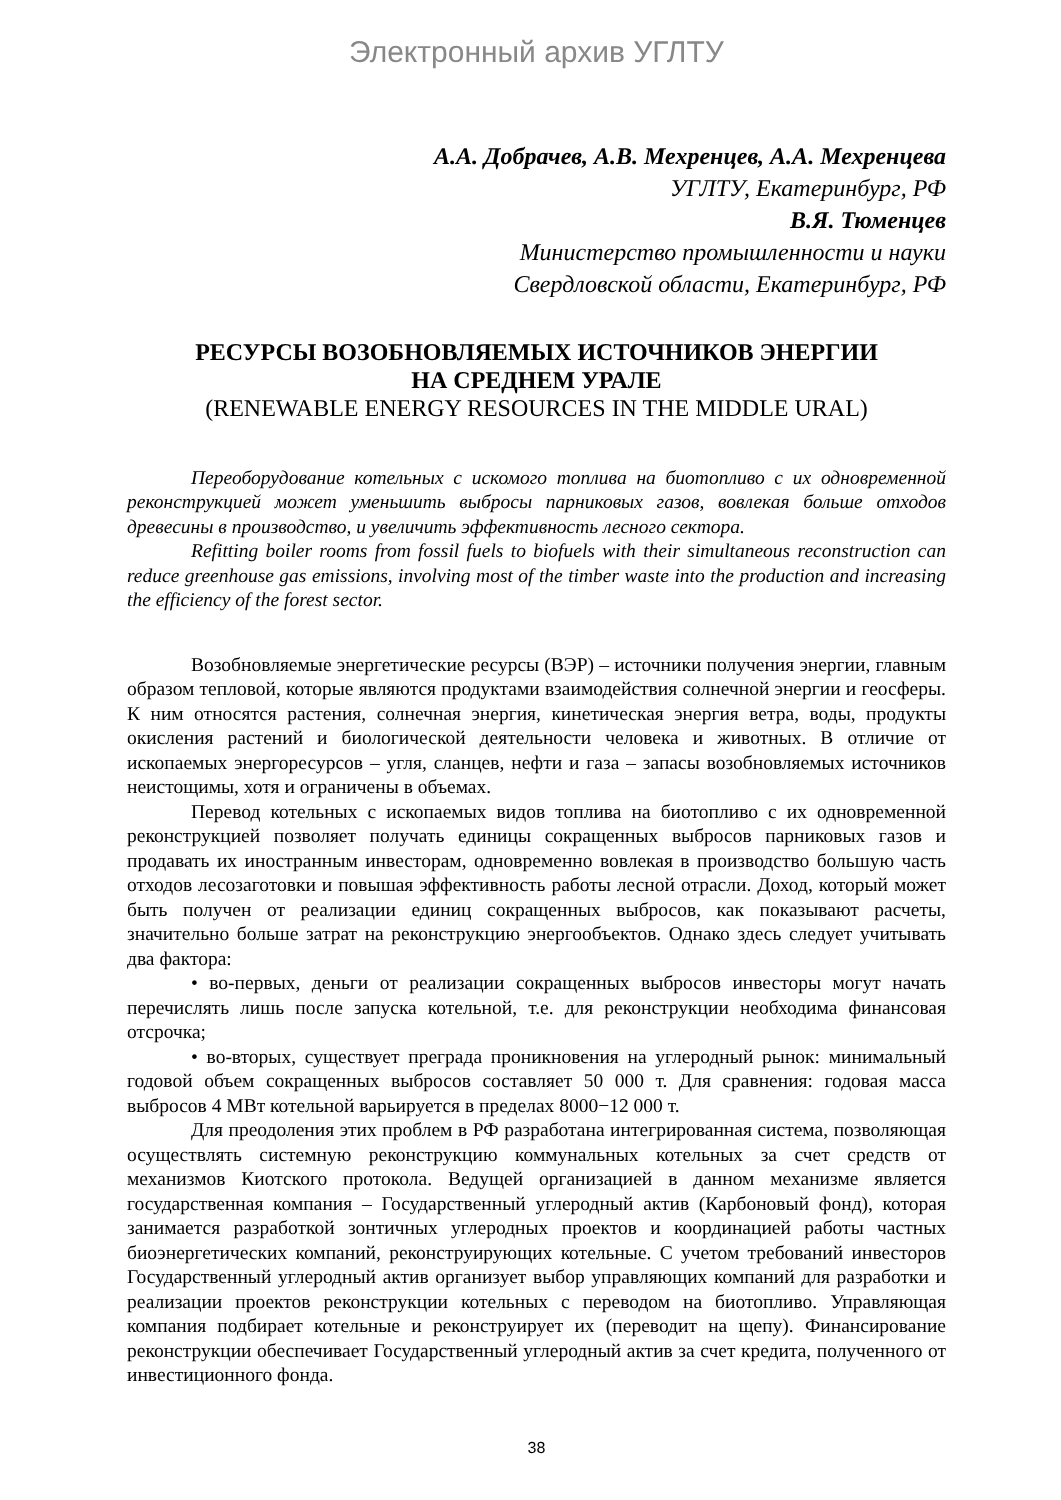Электронный архив УГЛТУ
А.А. Добрачев, А.В. Мехренцев, А.А. Мехренцева
УГЛТУ, Екатеринбург, РФ
В.Я. Тюменцев
Министерство промышленности и науки
Свердловской области, Екатеринбург, РФ
РЕСУРСЫ ВОЗОБНОВЛЯЕМЫХ ИСТОЧНИКОВ ЭНЕРГИИ
НА СРЕДНЕМ УРАЛЕ
(RENEWABLE ENERGY RESOURCES IN THE MIDDLE URAL)
Переоборудование котельных с искомого топлива на биотопливо с их одновременной реконструкцией может уменьшить выбросы парниковых газов, вовлекая больше отходов древесины в производство, и увеличить эффективность лесного сектора.
Refitting boiler rooms from fossil fuels to biofuels with their simultaneous reconstruction can reduce greenhouse gas emissions, involving most of the timber waste into the production and increasing the efficiency of the forest sector.
Возобновляемые энергетические ресурсы (ВЭР) – источники получения энергии, главным образом тепловой, которые являются продуктами взаимодействия солнечной энергии и геосферы. К ним относятся растения, солнечная энергия, кинетическая энергия ветра, воды, продукты окисления растений и биологической деятельности человека и животных. В отличие от ископаемых энергоресурсов – угля, сланцев, нефти и газа – запасы возобновляемых источников неистощимы, хотя и ограничены в объемах.
Перевод котельных с ископаемых видов топлива на биотопливо с их одновременной реконструкцией позволяет получать единицы сокращенных выбросов парниковых газов и продавать их иностранным инвесторам, одновременно вовлекая в производство большую часть отходов лесозаготовки и повышая эффективность работы лесной отрасли. Доход, который может быть получен от реализации единиц сокращенных выбросов, как показывают расчеты, значительно больше затрат на реконструкцию энергообъектов. Однако здесь следует учитывать два фактора:
• во-первых, деньги от реализации сокращенных выбросов инвесторы могут начать перечислять лишь после запуска котельной, т.е. для реконструкции необходима финансовая отсрочка;
• во-вторых, существует преграда проникновения на углеродный рынок: минимальный годовой объем сокращенных выбросов составляет 50 000 т. Для сравнения: годовая масса выбросов 4 МВт котельной варьируется в пределах 8000−12 000 т.
Для преодоления этих проблем в РФ разработана интегрированная система, позволяющая осуществлять системную реконструкцию коммунальных котельных за счет средств от механизмов Киотского протокола. Ведущей организацией в данном механизме является государственная компания – Государственный углеродный актив (Карбоновый фонд), которая занимается разработкой зонтичных углеродных проектов и координацией работы частных биоэнергетических компаний, реконструирующих котельные. С учетом требований инвесторов Государственный углеродный актив организует выбор управляющих компаний для разработки и реализации проектов реконструкции котельных с переводом на биотопливо. Управляющая компания подбирает котельные и реконструирует их (переводит на щепу). Финансирование реконструкции обеспечивает Государственный углеродный актив за счет кредита, полученного от инвестиционного фонда.
38